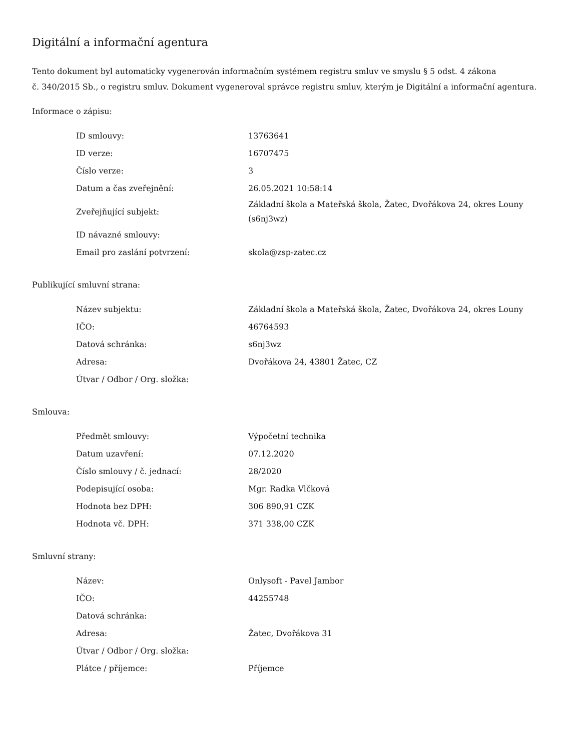Digitální a informační agentura
Tento dokument byl automaticky vygenerován informačním systémem registru smluv ve smyslu § 5 odst. 4 zákona
č. 340/2015 Sb., o registru smluv. Dokument vygeneroval správce registru smluv, kterým je Digitální a informační agentura.
Informace o zápisu:
| ID smlouvy: | 13763641 |
| ID verze: | 16707475 |
| Číslo verze: | 3 |
| Datum a čas zveřejnění: | 26.05.2021 10:58:14 |
| Zveřejňující subjekt: | Základní škola a Mateřská škola, Žatec, Dvořákova 24, okres Louny (s6nj3wz) |
| ID návazné smlouvy: | |
| Email pro zaslání potvrzení: | skola@zsp-zatec.cz |
Publikující smluvní strana:
| Název subjektu: | Základní škola a Mateřská škola, Žatec, Dvořákova 24, okres Louny |
| IČO: | 46764593 |
| Datová schránka: | s6nj3wz |
| Adresa: | Dvořákova 24, 43801 Žatec, CZ |
| Útvar / Odbor / Org. složka: | |
Smlouva:
| Předmět smlouvy: | Výpočetní technika |
| Datum uzavření: | 07.12.2020 |
| Číslo smlouvy / č. jednací: | 28/2020 |
| Podepisující osoba: | Mgr. Radka Vlčková |
| Hodnota bez DPH: | 306 890,91 CZK |
| Hodnota vč. DPH: | 371 338,00 CZK |
Smluvní strany:
| Název: | Onlysoft - Pavel Jambor |
| IČO: | 44255748 |
| Datová schránka: | |
| Adresa: | Žatec, Dvořákova 31 |
| Útvar / Odbor / Org. složka: | |
| Plátce / příjemce: | Příjemce |